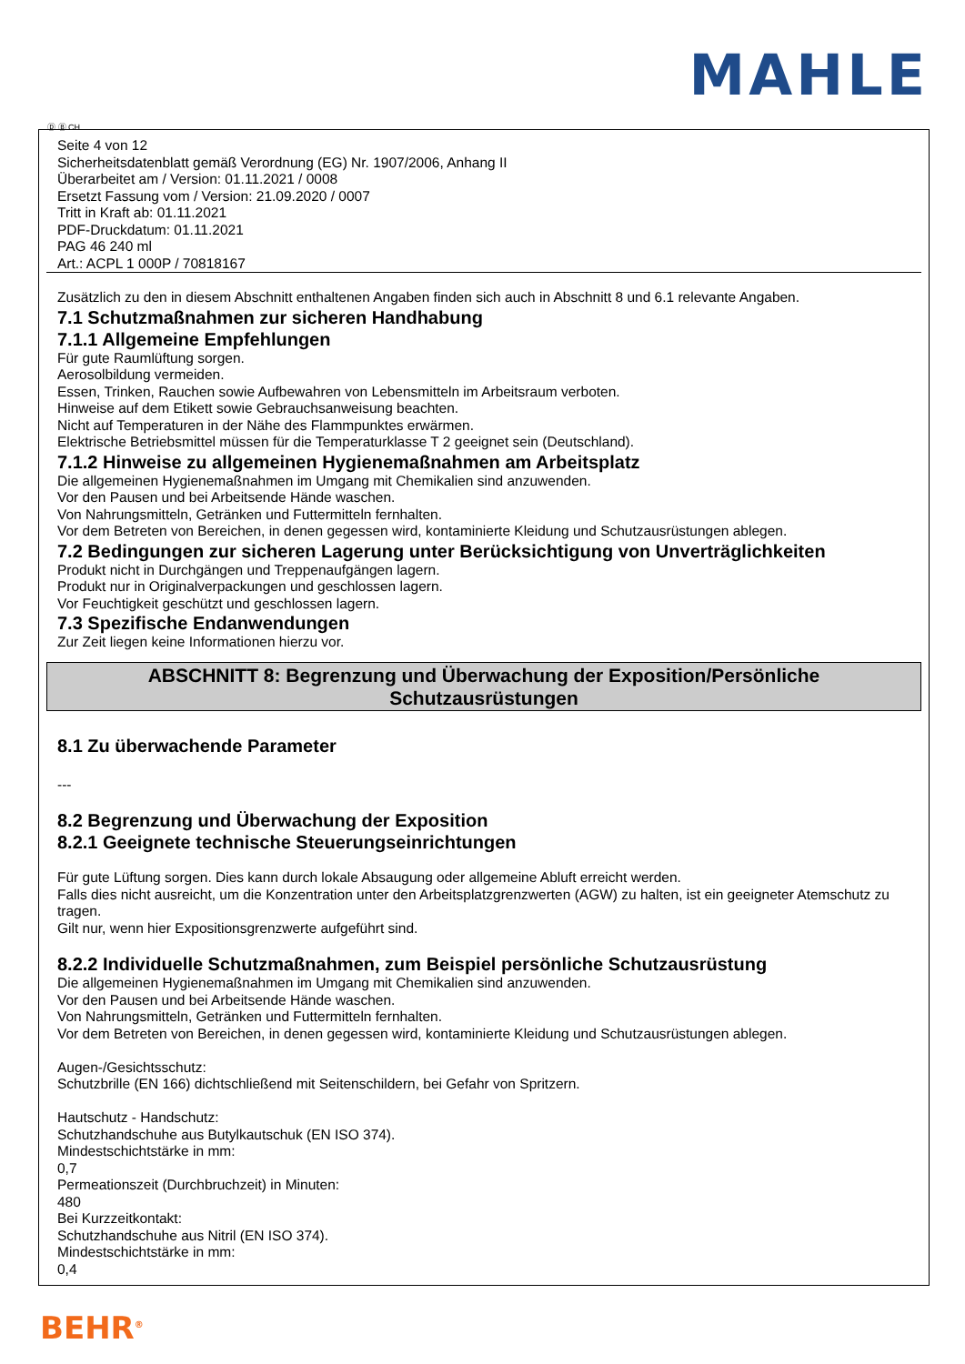MAHLE
Ⓓ Ⓑ CH
Seite 4 von 12
Sicherheitsdatenblatt gemäß Verordnung (EG) Nr. 1907/2006, Anhang II
Überarbeitet am / Version: 01.11.2021 / 0008
Ersetzt Fassung vom / Version: 21.09.2020 / 0007
Tritt in Kraft ab: 01.11.2021
PDF-Druckdatum: 01.11.2021
PAG 46 240 ml
Art.: ACPL 1 000P / 70818167
Zusätzlich zu den in diesem Abschnitt enthaltenen Angaben finden sich auch in Abschnitt 8 und 6.1 relevante Angaben.
7.1 Schutzmaßnahmen zur sicheren Handhabung
7.1.1 Allgemeine Empfehlungen
Für gute Raumlüftung sorgen.
Aerosolbildung vermeiden.
Essen, Trinken, Rauchen sowie Aufbewahren von Lebensmitteln im Arbeitsraum verboten.
Hinweise auf dem Etikett sowie Gebrauchsanweisung beachten.
Nicht auf Temperaturen in der Nähe des Flammpunktes erwärmen.
Elektrische Betriebsmittel müssen für die Temperaturklasse T 2 geeignet sein (Deutschland).
7.1.2 Hinweise zu allgemeinen Hygienemaßnahmen am Arbeitsplatz
Die allgemeinen Hygienemaßnahmen im Umgang mit Chemikalien sind anzuwenden.
Vor den Pausen und bei Arbeitsende Hände waschen.
Von Nahrungsmitteln, Getränken und Futtermitteln fernhalten.
Vor dem Betreten von Bereichen, in denen gegessen wird, kontaminierte Kleidung und Schutzausrüstungen ablegen.
7.2 Bedingungen zur sicheren Lagerung unter Berücksichtigung von Unverträglichkeiten
Produkt nicht in Durchgängen und Treppenaufgängen lagern.
Produkt nur in Originalverpackungen und geschlossen lagern.
Vor Feuchtigkeit geschützt und geschlossen lagern.
7.3 Spezifische Endanwendungen
Zur Zeit liegen keine Informationen hierzu vor.
ABSCHNITT 8: Begrenzung und Überwachung der Exposition/Persönliche
Schutzausrüstungen
8.1 Zu überwachende Parameter
---
8.2 Begrenzung und Überwachung der Exposition
8.2.1 Geeignete technische Steuerungseinrichtungen
Für gute Lüftung sorgen. Dies kann durch lokale Absaugung oder allgemeine Abluft erreicht werden.
Falls dies nicht ausreicht, um die Konzentration unter den Arbeitsplatzgrenzwerten (AGW) zu halten, ist ein geeigneter Atemschutz zu tragen.
Gilt nur, wenn hier Expositionsgrenzwerte aufgeführt sind.
8.2.2 Individuelle Schutzmaßnahmen, zum Beispiel persönliche Schutzausrüstung
Die allgemeinen Hygienemaßnahmen im Umgang mit Chemikalien sind anzuwenden.
Vor den Pausen und bei Arbeitsende Hände waschen.
Von Nahrungsmitteln, Getränken und Futtermitteln fernhalten.
Vor dem Betreten von Bereichen, in denen gegessen wird, kontaminierte Kleidung und Schutzausrüstungen ablegen.
Augen-/Gesichtsschutz:
Schutzbrille (EN 166) dichtschließend mit Seitenschildern, bei Gefahr von Spritzern.
Hautschutz - Handschutz:
Schutzhandschuhe aus Butylkautschuk (EN ISO 374).
Mindestschichtstärke in mm:
0,7
Permeationszeit (Durchbruchzeit) in Minuten:
480
Bei Kurzzeitkontakt:
Schutzhandschuhe aus Nitril (EN ISO 374).
Mindestschichtstärke in mm:
0,4
BEHR<sup>®</sup>